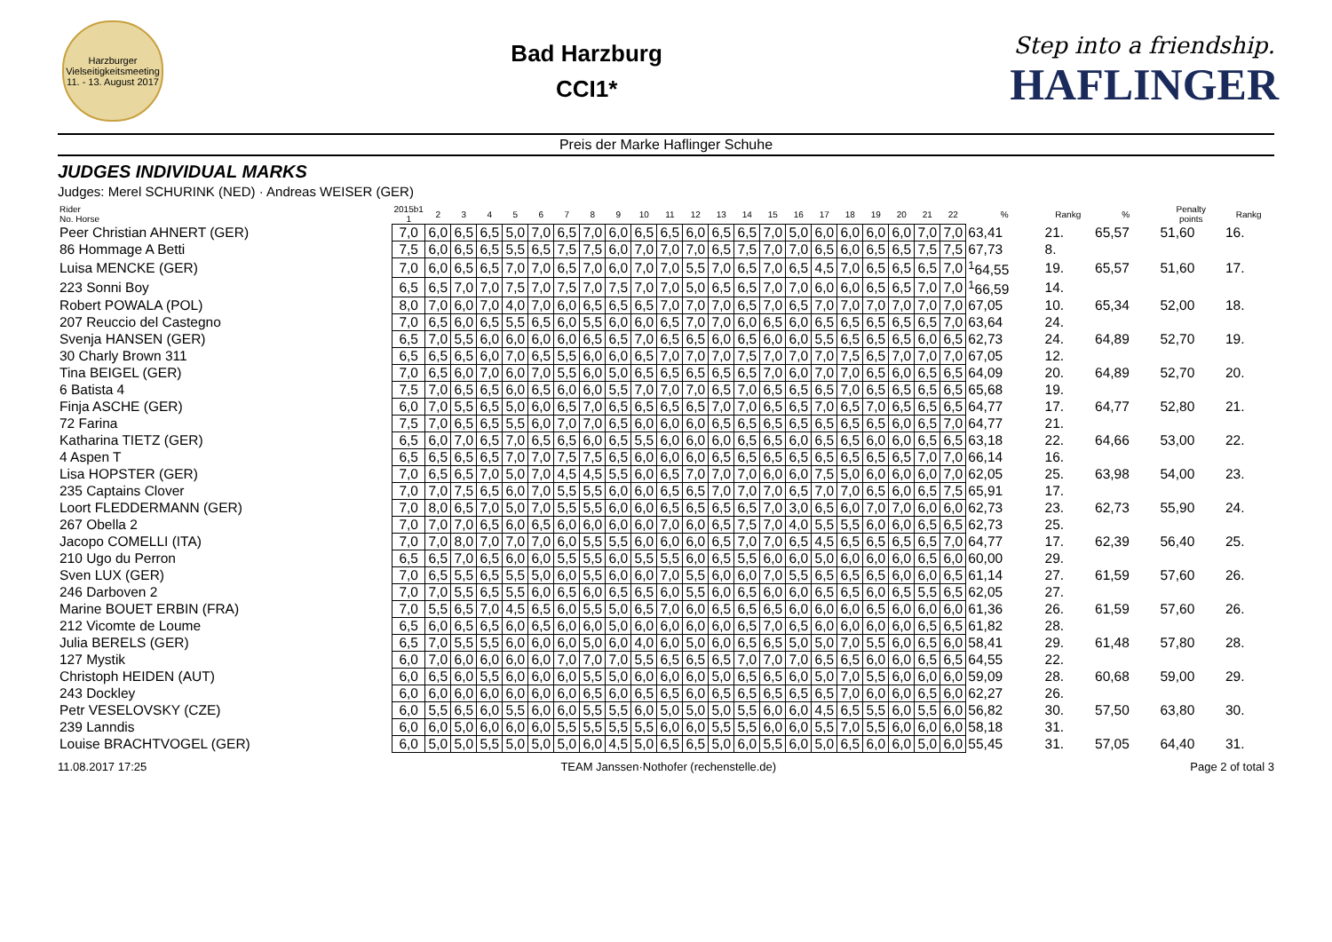Harzburger Vielseitigkeitsmeeting
11. - 13. August 2017
Bad Harzburg
CCI1*
Step into a friendship.
HAFLINGER
Preis der Marke Haflinger Schuhe
JUDGES INDIVIDUAL MARKS
Judges: Merel SCHURINK (NED) · Andreas WEISER (GER)
| Rider No. Horse | 2015b1 1 | 2 | 3 | 4 | 5 | 6 | 7 | 8 | 9 | 10 | 11 | 12 | 13 | 14 | 15 | 16 | 17 | 18 | 19 | 20 | 21 | 22 | % | Rankg | % | Penalty points | Rankg |
| --- | --- | --- | --- | --- | --- | --- | --- | --- | --- | --- | --- | --- | --- | --- | --- | --- | --- | --- | --- | --- | --- | --- | --- | --- | --- | --- | --- |
| Peer Christian AHNERT (GER) | 7,0 | 6,0 | 6,5 | 6,5 | 5,0 | 7,0 | 6,5 | 7,0 | 6,0 | 6,5 | 6,5 | 6,0 | 6,5 | 6,5 | 7,0 | 5,0 | 6,0 | 6,0 | 6,0 | 6,0 | 7,0 | 7,0 | 63,41 | 21. | 65,57 | 51,60 | 16. |
| 86 Hommage A Betti | 7,5 | 6,0 | 6,5 | 6,5 | 5,5 | 6,5 | 7,5 | 7,5 | 6,0 | 7,0 | 7,0 | 7,0 | 6,5 | 7,5 | 7,0 | 7,0 | 6,5 | 6,0 | 6,5 | 6,5 | 7,5 | 7,5 | 67,73 | 8. | | | |
| Luisa MENCKE (GER) | 7,0 | 6,0 | 6,5 | 6,5 | 7,0 | 7,0 | 6,5 | 7,0 | 6,0 | 7,0 | 7,0 | 5,5 | 7,0 | 6,5 | 7,0 | 6,5 | 4,5 | 7,0 | 6,5 | 6,5 | 6,5 | 7,0 | <sup>1</sup> 64,55 | 19. | 65,57 | 51,60 | 17. |
| 223 Sonni Boy | 6,5 | 6,5 | 7,0 | 7,0 | 7,5 | 7,0 | 7,5 | 7,0 | 7,5 | 7,0 | 7,0 | 5,0 | 6,5 | 6,5 | 7,0 | 7,0 | 6,0 | 6,0 | 6,5 | 6,5 | 7,0 | 7,0 | <sup>1</sup> 66,59 | 14. | | | |
| Robert POWALA (POL) | 8,0 | 7,0 | 6,0 | 7,0 | 4,0 | 7,0 | 6,0 | 6,5 | 6,5 | 6,5 | 7,0 | 7,0 | 7,0 | 6,5 | 7,0 | 6,5 | 7,0 | 7,0 | 7,0 | 7,0 | 7,0 | 7,0 | 67,05 | 10. | 65,34 | 52,00 | 18. |
| 207 Reuccio del Castegno | 7,0 | 6,5 | 6,0 | 6,5 | 5,5 | 6,5 | 6,0 | 5,5 | 6,0 | 6,0 | 6,5 | 7,0 | 7,0 | 6,0 | 6,5 | 6,0 | 6,5 | 6,5 | 6,5 | 6,5 | 6,5 | 7,0 | 63,64 | 24. | | | |
| Svenja HANSEN (GER) | 6,5 | 7,0 | 5,5 | 6,0 | 6,0 | 6,0 | 6,0 | 6,5 | 6,5 | 7,0 | 6,5 | 6,5 | 6,0 | 6,5 | 6,0 | 6,0 | 5,5 | 6,5 | 6,5 | 6,5 | 6,0 | 6,5 | 62,73 | 24. | 64,89 | 52,70 | 19. |
| 30 Charly Brown 311 | 6,5 | 6,5 | 6,5 | 6,0 | 7,0 | 6,5 | 5,5 | 6,0 | 6,0 | 6,5 | 7,0 | 7,0 | 7,0 | 7,5 | 7,0 | 7,0 | 7,0 | 7,5 | 6,5 | 7,0 | 7,0 | 7,0 | 67,05 | 12. | | | |
| Tina BEIGEL (GER) | 7,0 | 6,5 | 6,0 | 7,0 | 6,0 | 7,0 | 5,5 | 6,0 | 5,0 | 6,5 | 6,5 | 6,5 | 6,5 | 6,5 | 7,0 | 6,0 | 7,0 | 7,0 | 6,5 | 6,0 | 6,5 | 6,5 | 64,09 | 20. | 64,89 | 52,70 | 20. |
| 6 Batista 4 | 7,5 | 7,0 | 6,5 | 6,5 | 6,0 | 6,5 | 6,0 | 6,0 | 5,5 | 7,0 | 7,0 | 7,0 | 6,5 | 7,0 | 6,5 | 6,5 | 6,5 | 7,0 | 6,5 | 6,5 | 6,5 | 6,5 | 65,68 | 19. | | | |
| Finja ASCHE (GER) | 6,0 | 7,0 | 5,5 | 6,5 | 5,0 | 6,0 | 6,5 | 7,0 | 6,5 | 6,5 | 6,5 | 6,5 | 7,0 | 7,0 | 6,5 | 6,5 | 7,0 | 6,5 | 7,0 | 6,5 | 6,5 | 6,5 | 64,77 | 17. | 64,77 | 52,80 | 21. |
| 72 Farina | 7,5 | 7,0 | 6,5 | 6,5 | 5,5 | 6,0 | 7,0 | 7,0 | 6,5 | 6,0 | 6,0 | 6,0 | 6,5 | 6,5 | 6,5 | 6,5 | 6,5 | 6,5 | 6,5 | 6,0 | 6,5 | 7,0 | 64,77 | 21. | | | |
| Katharina TIETZ (GER) | 6,5 | 6,0 | 7,0 | 6,5 | 7,0 | 6,5 | 6,5 | 6,0 | 6,5 | 5,5 | 6,0 | 6,0 | 6,0 | 6,5 | 6,5 | 6,0 | 6,5 | 6,5 | 6,0 | 6,0 | 6,5 | 6,5 | 63,18 | 22. | 64,66 | 53,00 | 22. |
| 4 Aspen T | 6,5 | 6,5 | 6,5 | 6,5 | 7,0 | 7,0 | 7,5 | 7,5 | 6,5 | 6,0 | 6,0 | 6,0 | 6,5 | 6,5 | 6,5 | 6,5 | 6,5 | 6,5 | 6,5 | 6,5 | 7,0 | 7,0 | 66,14 | 16. | | | |
| Lisa HOPSTER (GER) | 7,0 | 6,5 | 6,5 | 7,0 | 5,0 | 7,0 | 4,5 | 4,5 | 5,5 | 6,0 | 6,5 | 7,0 | 7,0 | 7,0 | 6,0 | 6,0 | 7,5 | 5,0 | 6,0 | 6,0 | 6,0 | 7,0 | 62,05 | 25. | 63,98 | 54,00 | 23. |
| 235 Captains Clover | 7,0 | 7,0 | 7,5 | 6,5 | 6,0 | 7,0 | 5,5 | 5,5 | 6,0 | 6,0 | 6,5 | 6,5 | 7,0 | 7,0 | 7,0 | 6,5 | 7,0 | 7,0 | 6,5 | 6,0 | 6,5 | 7,5 | 65,91 | 17. | | | |
| Loort FLEDDERMANN (GER) | 7,0 | 8,0 | 6,5 | 7,0 | 5,0 | 7,0 | 5,5 | 5,5 | 6,0 | 6,0 | 6,5 | 6,5 | 6,5 | 6,5 | 7,0 | 3,0 | 6,5 | 6,0 | 7,0 | 7,0 | 6,0 | 6,0 | 62,73 | 23. | 62,73 | 55,90 | 24. |
| 267 Obella 2 | 7,0 | 7,0 | 7,0 | 6,5 | 6,0 | 6,5 | 6,0 | 6,0 | 6,0 | 6,0 | 7,0 | 6,0 | 6,5 | 7,5 | 7,0 | 4,0 | 5,5 | 5,5 | 6,0 | 6,0 | 6,5 | 6,5 | 62,73 | 25. | | | |
| Jacopo COMELLI (ITA) | 7,0 | 7,0 | 8,0 | 7,0 | 7,0 | 7,0 | 6,0 | 5,5 | 5,5 | 6,0 | 6,0 | 6,0 | 6,5 | 7,0 | 7,0 | 6,5 | 4,5 | 6,5 | 6,5 | 6,5 | 6,5 | 7,0 | 64,77 | 17. | 62,39 | 56,40 | 25. |
| 210 Ugo du Perron | 6,5 | 6,5 | 7,0 | 6,5 | 6,0 | 6,0 | 5,5 | 5,5 | 6,0 | 5,5 | 5,5 | 6,0 | 6,5 | 5,5 | 6,0 | 6,0 | 5,0 | 6,0 | 6,0 | 6,0 | 6,5 | 6,0 | 60,00 | 29. | | | |
| Sven LUX (GER) | 7,0 | 6,5 | 5,5 | 6,5 | 5,5 | 5,0 | 6,0 | 5,5 | 6,0 | 6,0 | 7,0 | 5,5 | 6,0 | 6,0 | 7,0 | 5,5 | 6,5 | 6,5 | 6,5 | 6,0 | 6,0 | 6,5 | 61,14 | 27. | 61,59 | 57,60 | 26. |
| 246 Darboven 2 | 7,0 | 7,0 | 5,5 | 6,5 | 5,5 | 6,0 | 6,5 | 6,0 | 6,5 | 6,5 | 6,0 | 5,5 | 6,0 | 6,5 | 6,0 | 6,0 | 6,5 | 6,5 | 6,0 | 6,5 | 5,5 | 6,5 | 62,05 | 27. | | | |
| Marine BOUET ERBIN (FRA) | 7,0 | 5,5 | 6,5 | 7,0 | 4,5 | 6,5 | 6,0 | 5,5 | 5,0 | 6,5 | 7,0 | 6,0 | 6,5 | 6,5 | 6,5 | 6,0 | 6,0 | 6,0 | 6,5 | 6,0 | 6,0 | 6,0 | 61,36 | 26. | 61,59 | 57,60 | 26. |
| 212 Vicomte de Loume | 6,5 | 6,0 | 6,5 | 6,5 | 6,0 | 6,5 | 6,0 | 6,0 | 5,0 | 6,0 | 6,0 | 6,0 | 6,0 | 6,5 | 7,0 | 6,5 | 6,0 | 6,0 | 6,0 | 6,0 | 6,5 | 6,5 | 61,82 | 28. | | | |
| Julia BERELS (GER) | 6,5 | 7,0 | 5,5 | 5,5 | 6,0 | 6,0 | 6,0 | 5,0 | 6,0 | 4,0 | 6,0 | 5,0 | 6,0 | 6,5 | 6,5 | 5,0 | 5,0 | 7,0 | 5,5 | 6,0 | 6,5 | 6,0 | 58,41 | 29. | 61,48 | 57,80 | 28. |
| 127 Mystik | 6,0 | 7,0 | 6,0 | 6,0 | 6,0 | 6,0 | 7,0 | 7,0 | 7,0 | 5,5 | 6,5 | 6,5 | 6,5 | 7,0 | 7,0 | 7,0 | 6,5 | 6,5 | 6,0 | 6,0 | 6,5 | 6,5 | 64,55 | 22. | | | |
| Christoph HEIDEN (AUT) | 6,0 | 6,5 | 6,0 | 5,5 | 6,0 | 6,0 | 6,0 | 5,5 | 5,0 | 6,0 | 6,0 | 6,0 | 5,0 | 6,5 | 6,5 | 6,0 | 5,0 | 7,0 | 5,5 | 6,0 | 6,0 | 6,0 | 59,09 | 28. | 60,68 | 59,00 | 29. |
| 243 Dockley | 6,0 | 6,0 | 6,0 | 6,0 | 6,0 | 6,0 | 6,0 | 6,5 | 6,0 | 6,5 | 6,5 | 6,0 | 6,5 | 6,5 | 6,5 | 6,5 | 6,5 | 7,0 | 6,0 | 6,0 | 6,5 | 6,0 | 62,27 | 26. | | | |
| Petr VESELOVSKY (CZE) | 6,0 | 5,5 | 6,5 | 6,0 | 5,5 | 6,0 | 6,0 | 5,5 | 5,5 | 6,0 | 5,0 | 5,0 | 5,0 | 5,5 | 6,0 | 6,0 | 4,5 | 6,5 | 5,5 | 6,0 | 5,5 | 6,0 | 56,82 | 30. | 57,50 | 63,80 | 30. |
| 239 Lanndis | 6,0 | 6,0 | 5,0 | 6,0 | 6,0 | 6,0 | 5,5 | 5,5 | 5,5 | 5,5 | 6,0 | 6,0 | 5,5 | 5,5 | 6,0 | 6,0 | 5,5 | 7,0 | 5,5 | 6,0 | 6,0 | 6,0 | 58,18 | 31. | | | |
| Louise BRACHTVOGEL (GER) | 6,0 | 5,0 | 5,0 | 5,5 | 5,0 | 5,0 | 5,0 | 6,0 | 4,5 | 5,0 | 6,5 | 6,5 | 5,0 | 6,0 | 5,5 | 6,0 | 5,0 | 6,5 | 6,0 | 6,0 | 5,0 | 6,0 | 55,45 | 31. | 57,05 | 64,40 | 31. |
11.08.2017 17:25 TEAM Janssen·Nothofer (rechenstelle.de) Page 2 of total 3